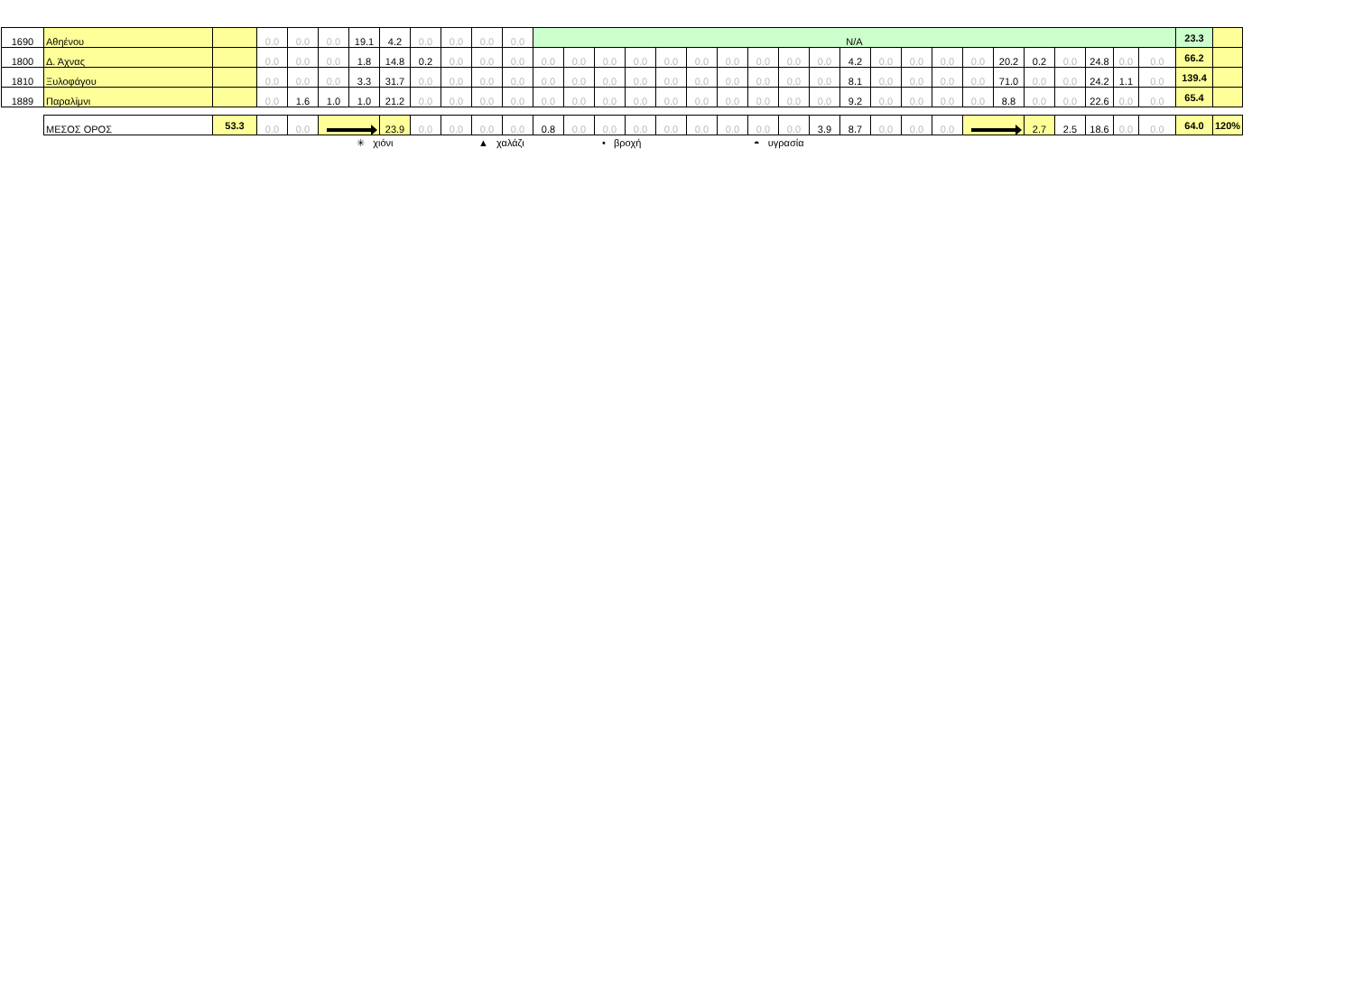| 1690 | Αθηένου | | 0.0 | 0.0 | 0.0 | 19.1 | 4.2 | 0.0 | 0.0 | 0.0 | 0.0 | N/A | | | | | | | | | | | | | | | | | | | | | 23.3 | |
| 1800 | Δ. Άχνας | | 0.0 | 0.0 | 0.0 | 1.8 | 14.8 | 0.2 | 0.0 | 0.0 | 0.0 | 0.0 | 0.0 | 0.0 | 0.0 | 0.0 | 0.0 | 0.0 | 0.0 | 0.0 | 0.0 | 4.2 | 0.0 | 0.0 | 0.0 | 0.0 | 20.2 | 0.2 | 0.0 | 24.8 | 0.0 | 0.0 | 66.2 | |
| 1810 | Ξυλοφάγου | | 0.0 | 0.0 | 0.0 | 3.3 | 31.7 | 0.0 | 0.0 | 0.0 | 0.0 | 0.0 | 0.0 | 0.0 | 0.0 | 0.0 | 0.0 | 0.0 | 0.0 | 0.0 | 0.0 | 8.1 | 0.0 | 0.0 | 0.0 | 0.0 | 71.0 | 0.0 | 0.0 | 24.2 | 1.1 | 0.0 | 139.4 | |
| 1889 | Παραλίμνι | | 0.0 | 1.6 | 1.0 | 1.0 | 21.2 | 0.0 | 0.0 | 0.0 | 0.0 | 0.0 | 0.0 | 0.0 | 0.0 | 0.0 | 0.0 | 0.0 | 0.0 | 0.0 | 0.0 | 9.2 | 0.0 | 0.0 | 0.0 | 0.0 | 8.8 | 0.0 | 0.0 | 22.6 | 0.0 | 0.0 | 65.4 | |
| | ΜΕΣΟΣ ΟΡΟΣ | 53.3 | 0.0 | 0.0 | | | 23.9 | 0.0 | 0.0 | 0.0 | 0.0 | 0.8 | 0.0 | 0.0 | 0.0 | 0.0 | 0.0 | 0.0 | 0.0 | 0.0 | 3.9 | 8.7 | 0.0 | 0.0 | 0.0 | | | 2.7 | 2.5 | 18.6 | 0.0 | 0.0 | 64.0 | 120% |
✳ χιόνι ▲ χαλάζι • βροχή ◓ υγρασία